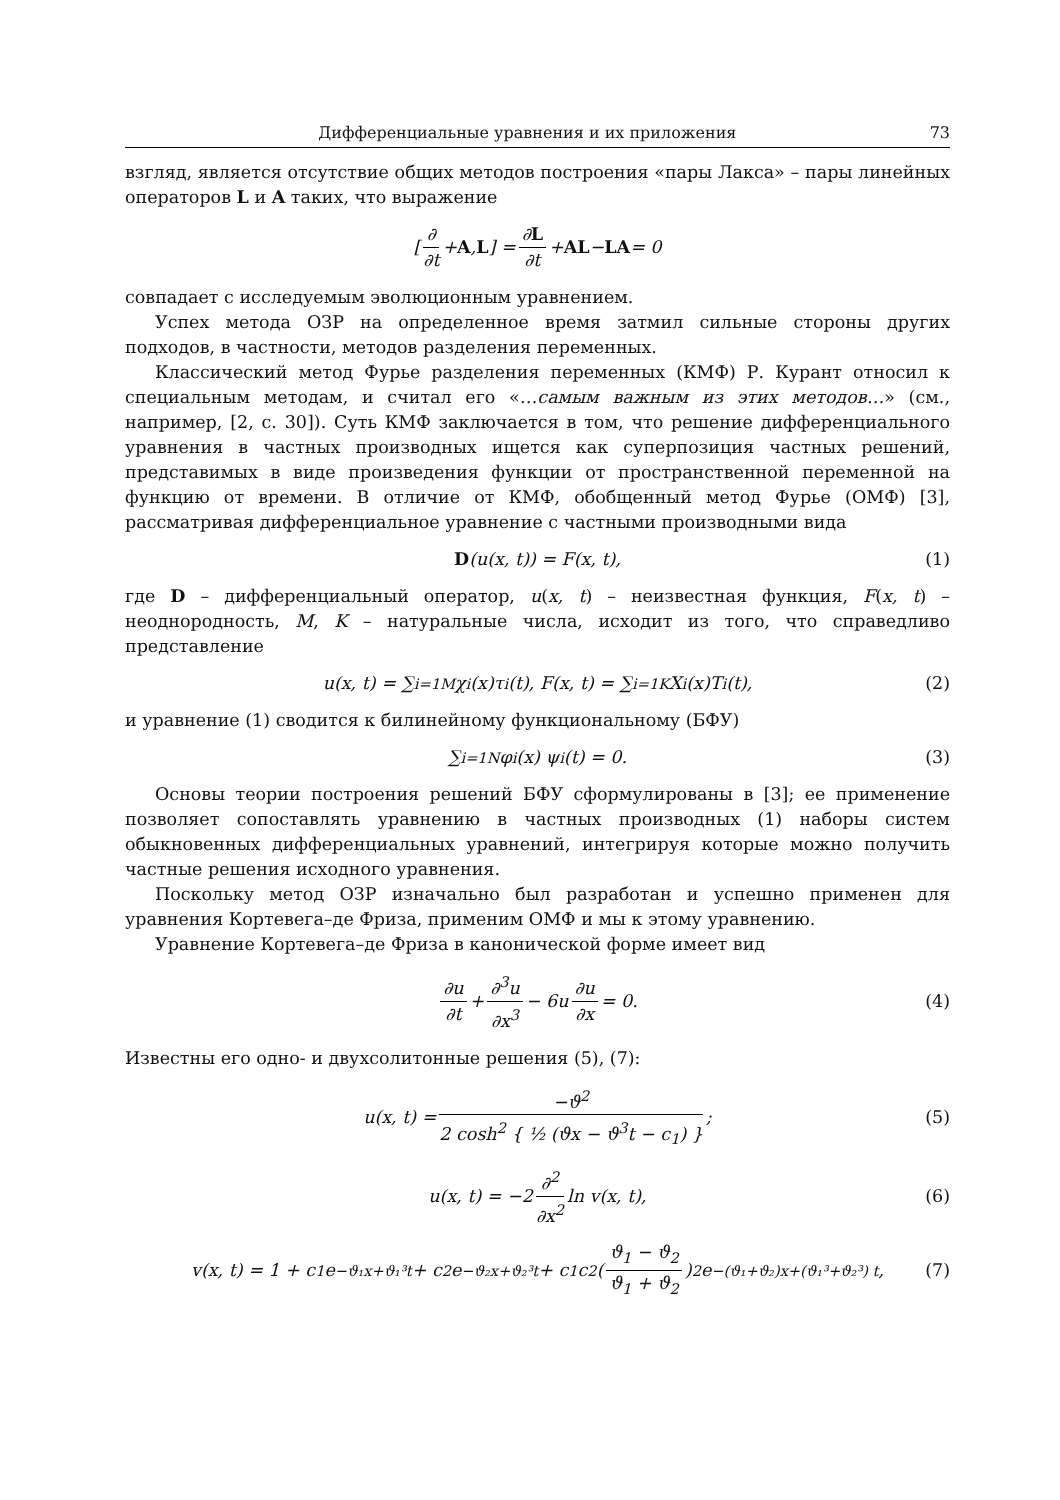Дифференциальные уравнения и их приложения 73
взгляд, является отсутствие общих методов построения «пары Лакса» – пары линейных операторов L и A таких, что выражение
[ ∂ ∂t + A, L ] = ∂L ∂t + AL − LA = 0
совпадает с исследуемым эволюционным уравнением.
Успех метода ОЗР на определенное время затмил сильные стороны других подходов, в частности, методов разделения переменных.
Классический метод Фурье разделения переменных (КМФ) Р. Курант относил к специальным методам, и считал его «…самым важным из этих методов…» (см., например, [2, с. 30]). Суть КМФ заключается в том, что решение дифференциального уравнения в частных производных ищется как суперпозиция частных решений, представимых в виде произведения функции от пространственной переменной на функцию от времени. В отличие от КМФ, обобщенный метод Фурье (ОМФ) [3], рассматривая дифференциальное уравнение с частными производными вида
D (u(x, t)) = F(x, t), (1)
где D – дифференциальный оператор, u(x, t) – неизвестная функция, F(x, t) – неоднородность, M, K – натуральные числа, исходит из того, что справедливо представление
u(x, t) = ∑<sub>i=1</sub><sup>M</sup> χ<sub>i</sub>(x)τ<sub>i</sub>(t), F(x, t) = ∑<sub>i=1</sub><sup>K</sup> X<sub>i</sub>(x)T<sub>i</sub>(t), (2)
и уравнение (1) сводится к билинейному функциональному (БФУ)
∑<sub>i=1</sub><sup>N</sup> φ<sub>i</sub>(x) ψ<sub>i</sub>(t) = 0. (3)
Основы теории построения решений БФУ сформулированы в [3]; ее применение позволяет сопоставлять уравнению в частных производных (1) наборы систем обыкновенных дифференциальных уравнений, интегрируя которые можно получить частные решения исходного уравнения.
Поскольку метод ОЗР изначально был разработан и успешно применен для уравнения Кортевега–де Фриза, применим ОМФ и мы к этому уравнению.
Уравнение Кортевега–де Фриза в канонической форме имеет вид
∂u ∂t + ∂<sup>3</sup>u ∂x<sup>3</sup> − 6u ∂u ∂x = 0. (4)
Известны его одно- и двухсолитонные решения (5), (7):
u(x, t) = −ϑ<sup>2</sup> 2 cosh<sup>2</sup> { ½ (ϑx − ϑ<sup>3</sup>t − c<sub>1</sub>) }; (5)
u(x, t) = −2 ∂<sup>2</sup> ∂x<sup>2</sup> ln v(x, t), (6)
v(x, t) = 1 + c<sub>1</sub>e<sup>−ϑ₁x+ϑ₁³t</sup> + c<sub>2</sub>e<sup>−ϑ₂x+ϑ₂³t</sup> + c<sub>1</sub>c<sub>2</sub> (ϑ<sub>1</sub> − ϑ<sub>2</sub> ϑ<sub>1</sub> + ϑ<sub>2</sub>)<sup>2</sup> e<sup>−(ϑ₁+ϑ₂)x+(ϑ₁³+ϑ₂³) t</sup>, (7)